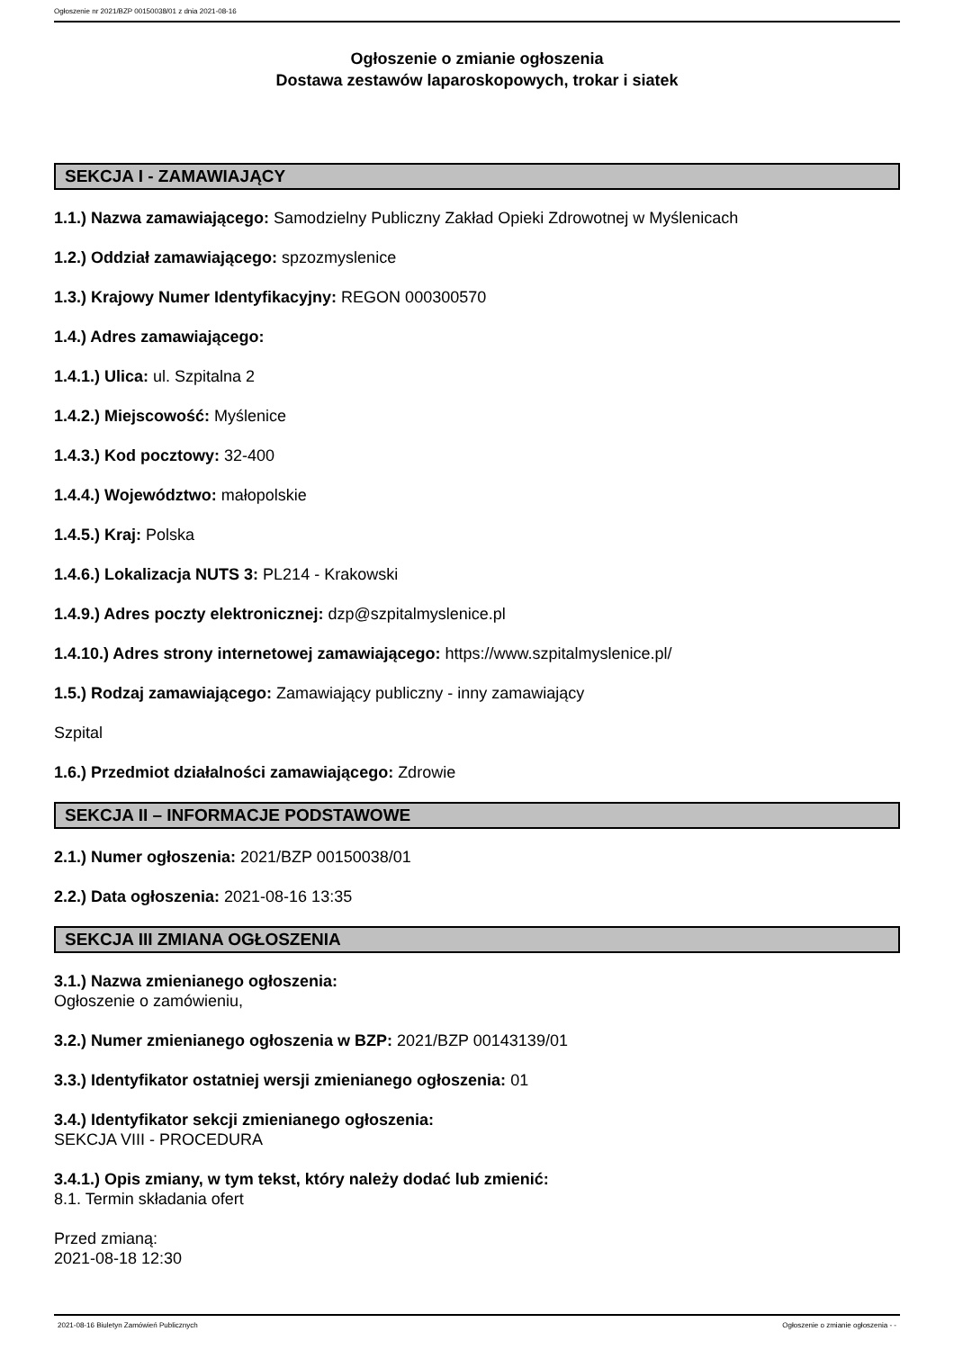Ogłoszenie nr 2021/BZP 00150038/01 z dnia 2021-08-16
Ogłoszenie o zmianie ogłoszenia
Dostawa zestawów laparoskopowych, trokar i siatek
SEKCJA I - ZAMAWIAJĄCY
1.1.) Nazwa zamawiającego: Samodzielny Publiczny Zakład Opieki Zdrowotnej w Myślenicach
1.2.) Oddział zamawiającego: spzozmyslenice
1.3.) Krajowy Numer Identyfikacyjny: REGON 000300570
1.4.) Adres zamawiającego:
1.4.1.) Ulica: ul. Szpitalna 2
1.4.2.) Miejscowość: Myślenice
1.4.3.) Kod pocztowy: 32-400
1.4.4.) Województwo: małopolskie
1.4.5.) Kraj: Polska
1.4.6.) Lokalizacja NUTS 3: PL214 - Krakowski
1.4.9.) Adres poczty elektronicznej: dzp@szpitalmyslenice.pl
1.4.10.) Adres strony internetowej zamawiającego: https://www.szpitalmyslenice.pl/
1.5.) Rodzaj zamawiającego: Zamawiający publiczny - inny zamawiający
Szpital
1.6.) Przedmiot działalności zamawiającego: Zdrowie
SEKCJA II – INFORMACJE PODSTAWOWE
2.1.) Numer ogłoszenia: 2021/BZP 00150038/01
2.2.) Data ogłoszenia: 2021-08-16 13:35
SEKCJA III ZMIANA OGŁOSZENIA
3.1.) Nazwa zmienianego ogłoszenia:
Ogłoszenie o zamówieniu,
3.2.) Numer zmienianego ogłoszenia w BZP: 2021/BZP 00143139/01
3.3.) Identyfikator ostatniej wersji zmienianego ogłoszenia: 01
3.4.) Identyfikator sekcji zmienianego ogłoszenia:
SEKCJA VIII - PROCEDURA
3.4.1.) Opis zmiany, w tym tekst, który należy dodać lub zmienić:
8.1. Termin składania ofert
Przed zmianą:
2021-08-18 12:30
2021-08-16 Biuletyn Zamówień Publicznych Ogłoszenie o zmianie ogłoszenia - -